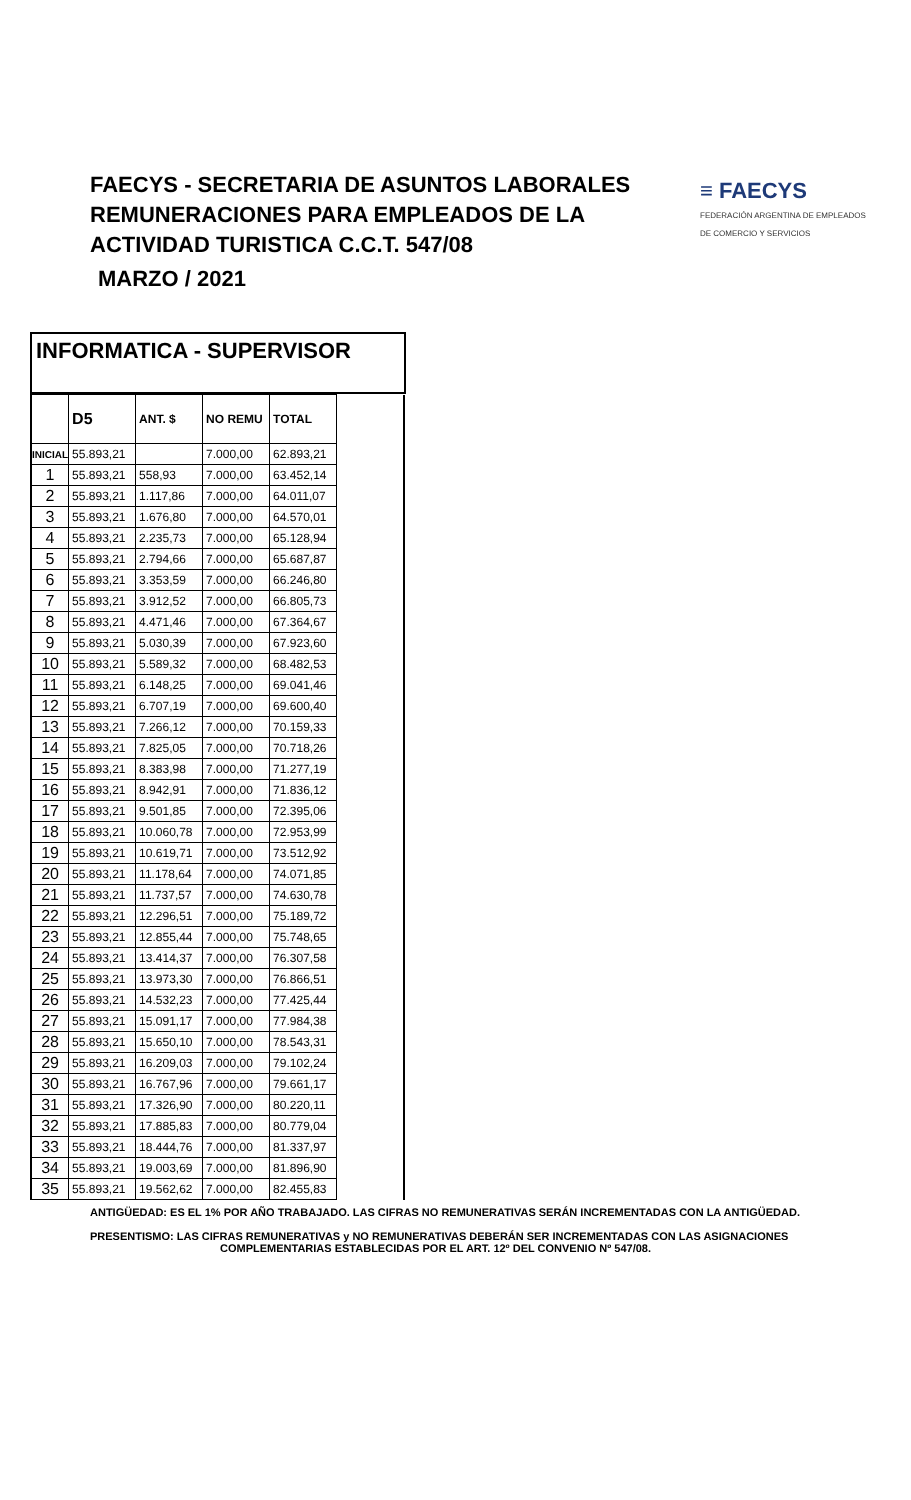FAECYS - SECRETARIA DE ASUNTOS LABORALES
REMUNERACIONES PARA EMPLEADOS DE LA
ACTIVIDAD TURISTICA C.C.T. 547/08
MARZO / 2021
≡ FAECYS
FEDERACIÓN ARGENTINA DE EMPLEADOS
DE COMERCIO Y SERVICIOS
INFORMATICA - SUPERVISOR
| | D5 | ANT. $ | NO REMU | TOTAL | |
| --- | --- | --- | --- | --- | --- |
| INICIAL | 55.893,21 | | 7.000,00 | 62.893,21 | |
| 1 | 55.893,21 | 558,93 | 7.000,00 | 63.452,14 | |
| 2 | 55.893,21 | 1.117,86 | 7.000,00 | 64.011,07 | |
| 3 | 55.893,21 | 1.676,80 | 7.000,00 | 64.570,01 | |
| 4 | 55.893,21 | 2.235,73 | 7.000,00 | 65.128,94 | |
| 5 | 55.893,21 | 2.794,66 | 7.000,00 | 65.687,87 | |
| 6 | 55.893,21 | 3.353,59 | 7.000,00 | 66.246,80 | |
| 7 | 55.893,21 | 3.912,52 | 7.000,00 | 66.805,73 | |
| 8 | 55.893,21 | 4.471,46 | 7.000,00 | 67.364,67 | |
| 9 | 55.893,21 | 5.030,39 | 7.000,00 | 67.923,60 | |
| 10 | 55.893,21 | 5.589,32 | 7.000,00 | 68.482,53 | |
| 11 | 55.893,21 | 6.148,25 | 7.000,00 | 69.041,46 | |
| 12 | 55.893,21 | 6.707,19 | 7.000,00 | 69.600,40 | |
| 13 | 55.893,21 | 7.266,12 | 7.000,00 | 70.159,33 | |
| 14 | 55.893,21 | 7.825,05 | 7.000,00 | 70.718,26 | |
| 15 | 55.893,21 | 8.383,98 | 7.000,00 | 71.277,19 | |
| 16 | 55.893,21 | 8.942,91 | 7.000,00 | 71.836,12 | |
| 17 | 55.893,21 | 9.501,85 | 7.000,00 | 72.395,06 | |
| 18 | 55.893,21 | 10.060,78 | 7.000,00 | 72.953,99 | |
| 19 | 55.893,21 | 10.619,71 | 7.000,00 | 73.512,92 | |
| 20 | 55.893,21 | 11.178,64 | 7.000,00 | 74.071,85 | |
| 21 | 55.893,21 | 11.737,57 | 7.000,00 | 74.630,78 | |
| 22 | 55.893,21 | 12.296,51 | 7.000,00 | 75.189,72 | |
| 23 | 55.893,21 | 12.855,44 | 7.000,00 | 75.748,65 | |
| 24 | 55.893,21 | 13.414,37 | 7.000,00 | 76.307,58 | |
| 25 | 55.893,21 | 13.973,30 | 7.000,00 | 76.866,51 | |
| 26 | 55.893,21 | 14.532,23 | 7.000,00 | 77.425,44 | |
| 27 | 55.893,21 | 15.091,17 | 7.000,00 | 77.984,38 | |
| 28 | 55.893,21 | 15.650,10 | 7.000,00 | 78.543,31 | |
| 29 | 55.893,21 | 16.209,03 | 7.000,00 | 79.102,24 | |
| 30 | 55.893,21 | 16.767,96 | 7.000,00 | 79.661,17 | |
| 31 | 55.893,21 | 17.326,90 | 7.000,00 | 80.220,11 | |
| 32 | 55.893,21 | 17.885,83 | 7.000,00 | 80.779,04 | |
| 33 | 55.893,21 | 18.444,76 | 7.000,00 | 81.337,97 | |
| 34 | 55.893,21 | 19.003,69 | 7.000,00 | 81.896,90 | |
| 35 | 55.893,21 | 19.562,62 | 7.000,00 | 82.455,83 | |
ANTIGÜEDAD: ES EL 1% POR AÑO TRABAJADO. LAS CIFRAS NO REMUNERATIVAS SERÁN INCREMENTADAS CON LA ANTIGÜEDAD.
PRESENTISMO: LAS CIFRAS REMUNERATIVAS y NO REMUNERATIVAS DEBERÁN SER INCREMENTADAS CON LAS ASIGNACIONES
COMPLEMENTARIAS ESTABLECIDAS POR EL ART. 12º DEL CONVENIO Nº 547/08.